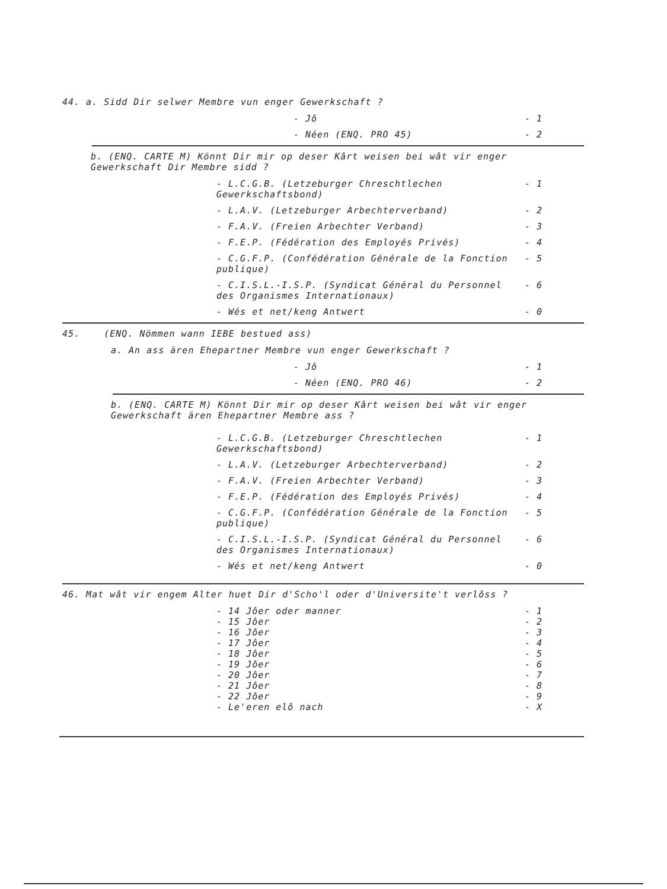44. a. Sidd Dir selwer Membre vun enger Gewerkschaft ?
- Jô - 1
- Néen (ENQ. PRO 45) - 2
b. (ENQ. CARTE M) Könnt Dir mir op deser Kârt weisen bei wât vir enger Gewerkschaft Dir Membre sidd ?
- L.C.G.B. (Letzeburger Chreschtlechen Gewerkschaftsbond) - 1
- L.A.V. (Letzeburger Arbechterverband) - 2
- F.A.V. (Freien Arbechter Verband) - 3
- F.E.P. (Fédération des Employés Privés) - 4
- C.G.F.P. (Confédération Générale de la Fonction publique) - 5
- C.I.S.L.-I.S.P. (Syndicat Général du Personnel des Organismes Internationaux) - 6
- Wés et net/keng Antwert - 0
45. (ENQ. Nömmen wann IEBE bestued ass)
a. An ass ären Ehepartner Membre vun enger Gewerkschaft ?
- Jô - 1
- Néen (ENQ. PRO 46) - 2
b. (ENQ. CARTE M) Könnt Dir mir op deser Kârt weisen bei wât vir enger Gewerkschaft ären Ehepartner Membre ass ?
- L.C.G.B. (Letzeburger Chreschtlechen Gewerkschaftsbond) - 1
- L.A.V. (Letzeburger Arbechterverband) - 2
- F.A.V. (Freien Arbechter Verband) - 3
- F.E.P. (Fédération des Employés Privés) - 4
- C.G.F.P. (Confédération Générale de la Fonction publique) - 5
- C.I.S.L.-I.S.P. (Syndicat Général du Personnel des Organismes Internationaux) - 6
- Wés et net/keng Antwert - 0
46. Mat wât vir engem Alter huet Dir d'Scho'l oder d'Universite't verlôss ?
- 14 Jôer oder manner - 1
- 15 Jôer - 2
- 16 Jôer - 3
- 17 Jôer - 4
- 18 Jôer - 5
- 19 Jôer - 6
- 20 Jôer - 7
- 21 Jôer - 8
- 22 Jôer - 9
- Le'eren elô nach - X